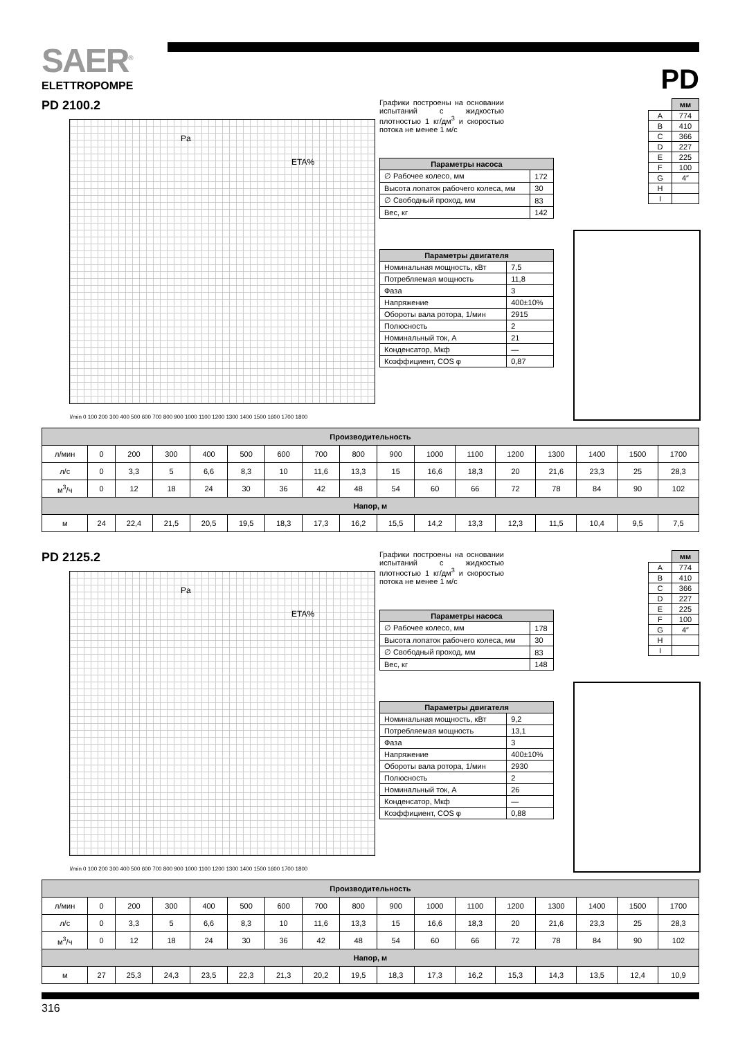SAER<sup>®</sup>
ELETTROPOMPE
PD
PD 2100.2
Pa ETA%
l/min 0 100 200 300 400 500 600 700 800 900 1000 1100 1200 1300 1400 1500 1600 1700 1800
Графики построены на основании испытаний с жидкостью плотностью 1 кг/дм<sup>3</sup> и скоростью потока не менее 1 м/с
| Параметры насоса | |
| --- | --- |
| ∅ Рабочее колесо, мм | 172 |
| Высота лопаток рабочего колеса, мм | 30 |
| ∅ Свободный проход, мм | 83 |
| Вес, кг | 142 |
| Параметры двигателя | |
| --- | --- |
| Номинальная мощность, кВт | 7,5 |
| Потребляемая мощность | 11,8 |
| Фаза | 3 |
| Напряжение | 400±10% |
| Обороты вала ротора, 1/мин | 2915 |
| Полюсность | 2 |
| Номинальный ток, А | 21 |
| Конденсатор, Мкф | — |
| Коэффициент, COS φ | 0,87 |
| | мм |
| A | 774 |
| B | 410 |
| C | 366 |
| D | 227 |
| E | 225 |
| F | 100 |
| G | 4″ |
| H | |
| I | |
| Производительность | | | | | | | | | | | | | | | | |
| --- | --- | --- | --- | --- | --- | --- | --- | --- | --- | --- | --- | --- | --- | --- | --- | --- |
| л/мин | 0 | 200 | 300 | 400 | 500 | 600 | 700 | 800 | 900 | 1000 | 1100 | 1200 | 1300 | 1400 | 1500 | 1700 |
| л/с | 0 | 3,3 | 5 | 6,6 | 8,3 | 10 | 11,6 | 13,3 | 15 | 16,6 | 18,3 | 20 | 21,6 | 23,3 | 25 | 28,3 |
| м<sup>3</sup>/ч | 0 | 12 | 18 | 24 | 30 | 36 | 42 | 48 | 54 | 60 | 66 | 72 | 78 | 84 | 90 | 102 |
| Напор, м | | | | | | | | | | | | | | | | |
| м | 24 | 22,4 | 21,5 | 20,5 | 19,5 | 18,3 | 17,3 | 16,2 | 15,5 | 14,2 | 13,3 | 12,3 | 11,5 | 10,4 | 9,5 | 7,5 |
PD 2125.2
Pa ETA%
l/min 0 100 200 300 400 500 600 700 800 900 1000 1100 1200 1300 1400 1500 1600 1700 1800
Графики построены на основании испытаний с жидкостью плотностью 1 кг/дм<sup>3</sup> и скоростью потока не менее 1 м/с
| Параметры насоса | |
| --- | --- |
| ∅ Рабочее колесо, мм | 178 |
| Высота лопаток рабочего колеса, мм | 30 |
| ∅ Свободный проход, мм | 83 |
| Вес, кг | 148 |
| Параметры двигателя | |
| --- | --- |
| Номинальная мощность, кВт | 9,2 |
| Потребляемая мощность | 13,1 |
| Фаза | 3 |
| Напряжение | 400±10% |
| Обороты вала ротора, 1/мин | 2930 |
| Полюсность | 2 |
| Номинальный ток, А | 26 |
| Конденсатор, Мкф | — |
| Коэффициент, COS φ | 0,88 |
| | мм |
| A | 774 |
| B | 410 |
| C | 366 |
| D | 227 |
| E | 225 |
| F | 100 |
| G | 4″ |
| H | |
| I | |
| Производительность | | | | | | | | | | | | | | | | |
| --- | --- | --- | --- | --- | --- | --- | --- | --- | --- | --- | --- | --- | --- | --- | --- | --- |
| л/мин | 0 | 200 | 300 | 400 | 500 | 600 | 700 | 800 | 900 | 1000 | 1100 | 1200 | 1300 | 1400 | 1500 | 1700 |
| л/с | 0 | 3,3 | 5 | 6,6 | 8,3 | 10 | 11,6 | 13,3 | 15 | 16,6 | 18,3 | 20 | 21,6 | 23,3 | 25 | 28,3 |
| м<sup>3</sup>/ч | 0 | 12 | 18 | 24 | 30 | 36 | 42 | 48 | 54 | 60 | 66 | 72 | 78 | 84 | 90 | 102 |
| Напор, м | | | | | | | | | | | | | | | | |
| м | 27 | 25,3 | 24,3 | 23,5 | 22,3 | 21,3 | 20,2 | 19,5 | 18,3 | 17,3 | 16,2 | 15,3 | 14,3 | 13,5 | 12,4 | 10,9 |
316